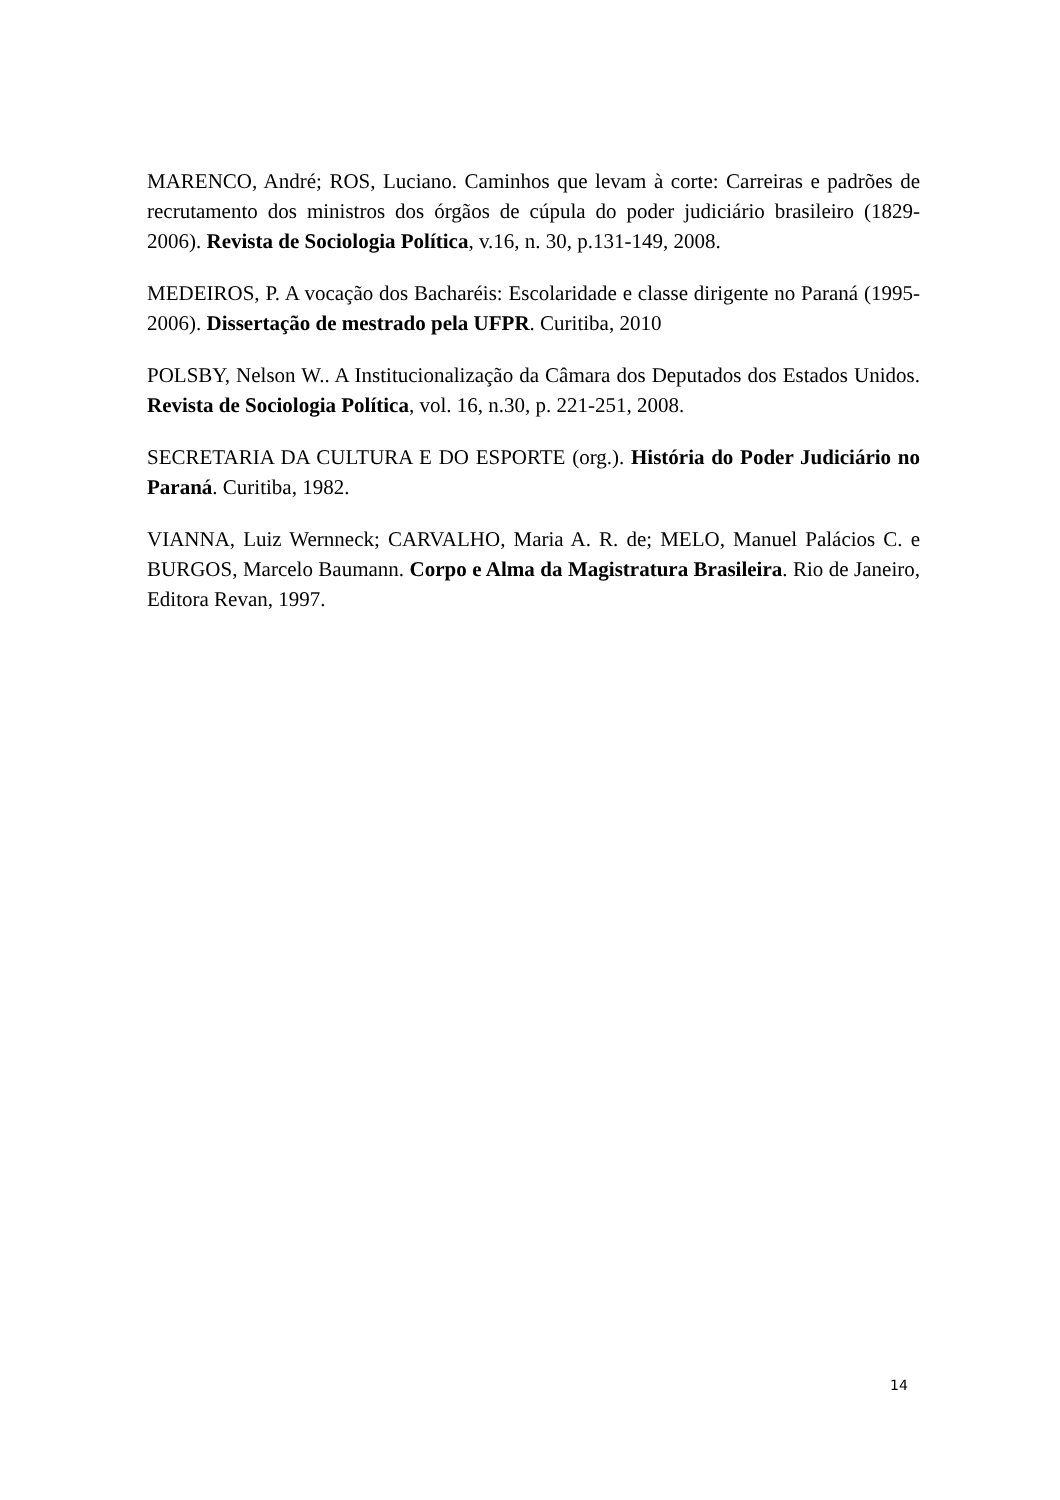MARENCO, André; ROS, Luciano. Caminhos que levam à corte: Carreiras e padrões de recrutamento dos ministros dos órgãos de cúpula do poder judiciário brasileiro (1829-2006). Revista de Sociologia Política, v.16, n. 30, p.131-149, 2008.
MEDEIROS, P. A vocação dos Bacharéis: Escolaridade e classe dirigente no Paraná (1995-2006). Dissertação de mestrado pela UFPR. Curitiba, 2010
POLSBY, Nelson W.. A Institucionalização da Câmara dos Deputados dos Estados Unidos. Revista de Sociologia Política, vol. 16, n.30, p. 221-251, 2008.
SECRETARIA DA CULTURA E DO ESPORTE (org.). História do Poder Judiciário no Paraná. Curitiba, 1982.
VIANNA, Luiz Wernneck; CARVALHO, Maria A. R. de; MELO, Manuel Palácios C. e BURGOS, Marcelo Baumann. Corpo e Alma da Magistratura Brasileira. Rio de Janeiro, Editora Revan, 1997.
14